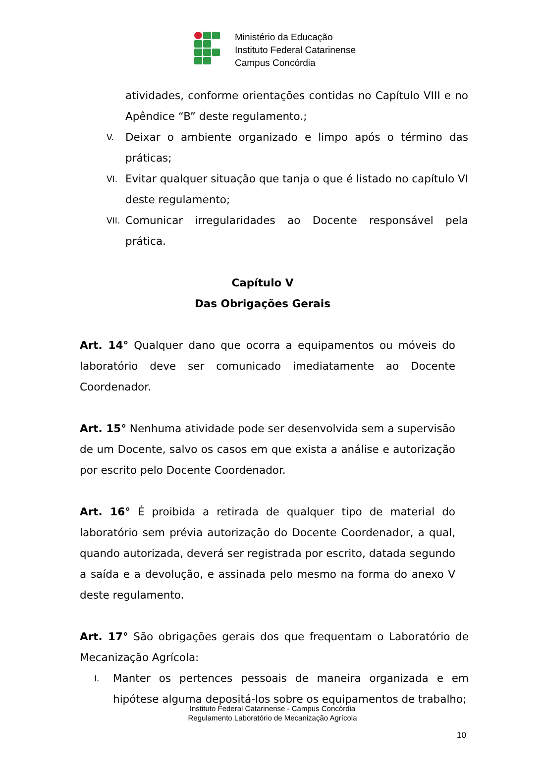Ministério da Educação
Instituto Federal Catarinense
Campus Concórdia
atividades, conforme orientações contidas no Capítulo VIII e no Apêndice “B” deste regulamento.;
V. Deixar o ambiente organizado e limpo após o término das práticas;
VI. Evitar qualquer situação que tanja o que é listado no capítulo VI deste regulamento;
VII. Comunicar irregularidades ao Docente responsável pela prática.
Capítulo V
Das Obrigações Gerais
Art. 14° Qualquer dano que ocorra a equipamentos ou móveis do laboratório deve ser comunicado imediatamente ao Docente Coordenador.
Art. 15° Nenhuma atividade pode ser desenvolvida sem a supervisão de um Docente, salvo os casos em que exista a análise e autorização por escrito pelo Docente Coordenador.
Art. 16° É proibida a retirada de qualquer tipo de material do laboratório sem prévia autorização do Docente Coordenador, a qual, quando autorizada, deverá ser registrada por escrito, datada segundo a saída e a devolução, e assinada pelo mesmo na forma do anexo V deste regulamento.
Art. 17° São obrigações gerais dos que frequentam o Laboratório de Mecanização Agrícola:
I. Manter os pertences pessoais de maneira organizada e em hipótese alguma depositá-los sobre os equipamentos de trabalho;
Instituto Federal Catarinense - Campus Concórdia
Regulamento Laboratório de Mecanização Agrícola
10